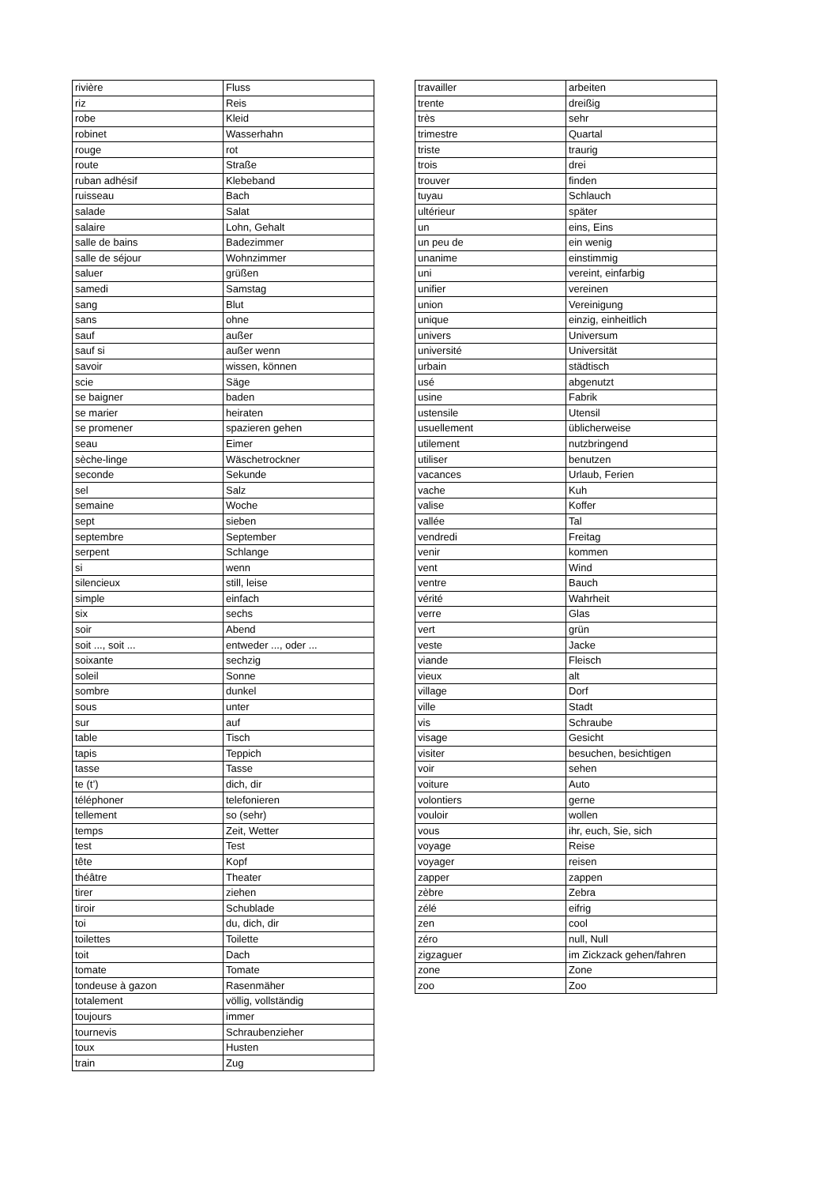| rivière | Fluss |
| riz | Reis |
| robe | Kleid |
| robinet | Wasserhahn |
| rouge | rot |
| route | Straße |
| ruban adhésif | Klebeband |
| ruisseau | Bach |
| salade | Salat |
| salaire | Lohn, Gehalt |
| salle de bains | Badezimmer |
| salle de séjour | Wohnzimmer |
| saluer | grüßen |
| samedi | Samstag |
| sang | Blut |
| sans | ohne |
| sauf | außer |
| sauf si | außer wenn |
| savoir | wissen, können |
| scie | Säge |
| se baigner | baden |
| se marier | heiraten |
| se promener | spazieren gehen |
| seau | Eimer |
| sèche-linge | Wäschetrockner |
| seconde | Sekunde |
| sel | Salz |
| semaine | Woche |
| sept | sieben |
| septembre | September |
| serpent | Schlange |
| si | wenn |
| silencieux | still, leise |
| simple | einfach |
| six | sechs |
| soir | Abend |
| soit ..., soit ... | entweder ..., oder ... |
| soixante | sechzig |
| soleil | Sonne |
| sombre | dunkel |
| sous | unter |
| sur | auf |
| table | Tisch |
| tapis | Teppich |
| tasse | Tasse |
| te (t’) | dich, dir |
| téléphoner | telefonieren |
| tellement | so (sehr) |
| temps | Zeit, Wetter |
| test | Test |
| tête | Kopf |
| théâtre | Theater |
| tirer | ziehen |
| tiroir | Schublade |
| toi | du, dich, dir |
| toilettes | Toilette |
| toit | Dach |
| tomate | Tomate |
| tondeuse à gazon | Rasenmäher |
| totalement | völlig, vollständig |
| toujours | immer |
| tournevis | Schraubenzieher |
| toux | Husten |
| train | Zug |
| travailler | arbeiten |
| trente | dreißig |
| très | sehr |
| trimestre | Quartal |
| triste | traurig |
| trois | drei |
| trouver | finden |
| tuyau | Schlauch |
| ultérieur | später |
| un | eins, Eins |
| un peu de | ein wenig |
| unanime | einstimmig |
| uni | vereint, einfarbig |
| unifier | vereinen |
| union | Vereinigung |
| unique | einzig, einheitlich |
| univers | Universum |
| université | Universität |
| urbain | städtisch |
| usé | abgenutzt |
| usine | Fabrik |
| ustensile | Utensil |
| usuellement | üblicherweise |
| utilement | nutzbringend |
| utiliser | benutzen |
| vacances | Urlaub, Ferien |
| vache | Kuh |
| valise | Koffer |
| vallée | Tal |
| vendredi | Freitag |
| venir | kommen |
| vent | Wind |
| ventre | Bauch |
| vérité | Wahrheit |
| verre | Glas |
| vert | grün |
| veste | Jacke |
| viande | Fleisch |
| vieux | alt |
| village | Dorf |
| ville | Stadt |
| vis | Schraube |
| visage | Gesicht |
| visiter | besuchen, besichtigen |
| voir | sehen |
| voiture | Auto |
| volontiers | gerne |
| vouloir | wollen |
| vous | ihr, euch, Sie, sich |
| voyage | Reise |
| voyager | reisen |
| zapper | zappen |
| zèbre | Zebra |
| zélé | eifrig |
| zen | cool |
| zéro | null, Null |
| zigzaguer | im Zickzack gehen/fahren |
| zone | Zone |
| zoo | Zoo |